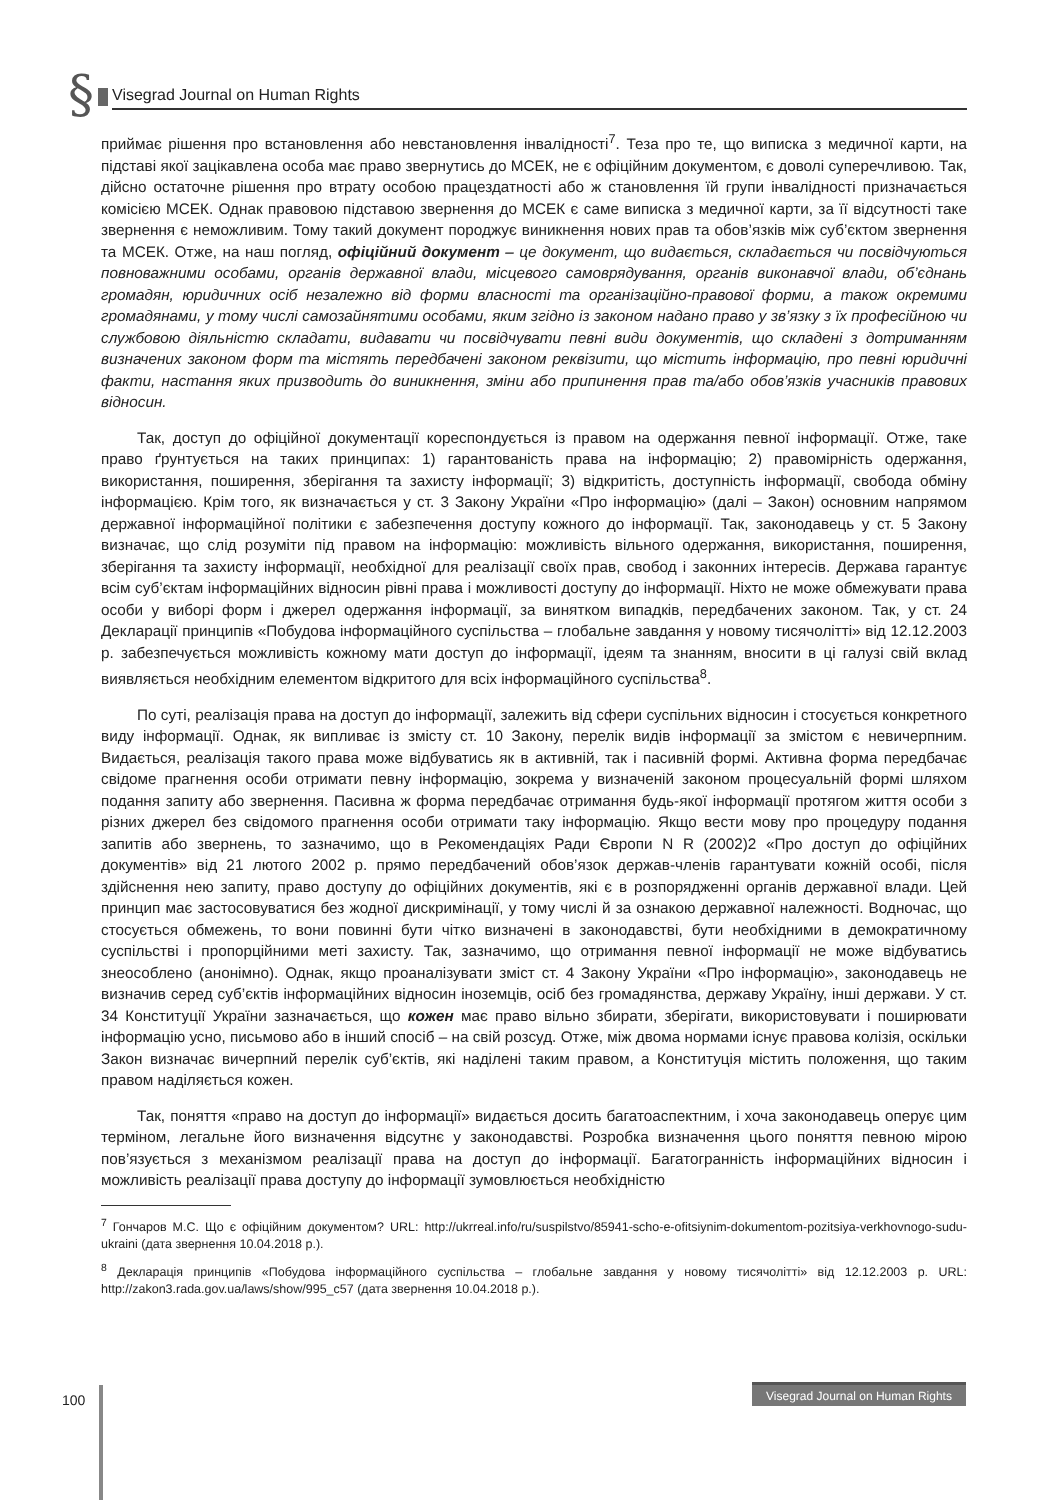§
Visegrad Journal on Human Rights
приймає рішення про встановлення або невстановлення інвалідності<sup>7</sup>. Теза про те, що виписка з медичної карти, на підставі якої зацікавлена особа має право звернутись до МСЕК, не є офіційним документом, є доволі суперечливою. Так, дійсно остаточне рішення про втрату особою працездатності або ж становлення їй групи інвалідності призначається комісією МСЕК. Однак правовою підставою звернення до МСЕК є саме виписка з медичної карти, за її відсутності таке звернення є неможливим. Тому такий документ породжує виникнення нових прав та обов’язків між суб’єктом звернення та МСЕК. Отже, на наш погляд, офіційний документ – це документ, що видається, складається чи посвідчуються повноважними особами, органів державної влади, місцевого самоврядування, органів виконавчої влади, об’єднань громадян, юридичних осіб незалежно від форми власності та організаційно-правової форми, а також окремими громадянами, у тому числі самозайнятими особами, яким згідно із законом надано право у зв’язку з їх професійною чи службовою діяльністю складати, видавати чи посвідчувати певні види документів, що складені з дотриманням визначених законом форм та містять передбачені законом реквізити, що містить інформацію, про певні юридичні факти, настання яких призводить до виникнення, зміни або припинення прав та/або обов’язків учасників правових відносин.
Так, доступ до офіційної документації кореспондується із правом на одержання певної інформації. Отже, таке право ґрунтується на таких принципах: 1) гарантованість права на інформацію; 2) правомірність одержання, використання, поширення, зберігання та захисту інформації; 3) відкритість, доступність інформації, свобода обміну інформацією. Крім того, як визначається у ст. 3 Закону України «Про інформацію» (далі – Закон) основним напрямом державної інформаційної політики є забезпечення доступу кожного до інформації. Так, законодавець у ст. 5 Закону визначає, що слід розуміти під правом на інформацію: можливість вільного одержання, використання, поширення, зберігання та захисту інформації, необхідної для реалізації своїх прав, свобод і законних інтересів. Держава гарантує всім суб’єктам інформаційних відносин рівні права і можливості доступу до інформації. Ніхто не може обмежувати права особи у виборі форм і джерел одержання інформації, за винятком випадків, передбачених законом. Так, у ст. 24 Декларації принципів «Побудова інформаційного суспільства – глобальне завдання у новому тисячолітті» від 12.12.2003 р. забезпечується можливість кожному мати доступ до інформації, ідеям та знанням, вносити в ці галузі свій вклад виявляється необхідним елементом відкритого для всіх інформаційного суспільства<sup>8</sup>.
По суті, реалізація права на доступ до інформації, залежить від сфери суспільних відносин і стосується конкретного виду інформації. Однак, як випливає із змісту ст. 10 Закону, перелік видів інформації за змістом є невичерпним. Видається, реалізація такого права може відбуватись як в активній, так і пасивній формі. Активна форма передбачає свідоме прагнення особи отримати певну інформацію, зокрема у визначеній законом процесуальній формі шляхом подання запиту або звернення. Пасивна ж форма передбачає отримання будь-якої інформації протягом життя особи з різних джерел без свідомого прагнення особи отримати таку інформацію. Якщо вести мову про процедуру подання запитів або звернень, то зазначимо, що в Рекомендаціях Ради Європи N R (2002)2 «Про доступ до офіційних документів» від 21 лютого 2002 р. прямо передбачений обов’язок держав-членів гарантувати кожній особі, після здійснення нею запиту, право доступу до офіційних документів, які є в розпорядженні органів державної влади. Цей принцип має застосовуватися без жодної дискримінації, у тому числі й за ознакою державної належності. Водночас, що стосується обмежень, то вони повинні бути чітко визначені в законодавстві, бути необхідними в демократичному суспільстві і пропорційними меті захисту. Так, зазначимо, що отримання певної інформації не може відбуватись знеособлено (анонімно). Однак, якщо проаналізувати зміст ст. 4 Закону України «Про інформацію», законодавець не визначив серед суб’єктів інформаційних відносин іноземців, осіб без громадянства, державу Україну, інші держави. У ст. 34 Конституції України зазначається, що кожен має право вільно збирати, зберігати, використовувати і поширювати інформацію усно, письмово або в інший спосіб – на свій розсуд. Отже, між двома нормами існує правова колізія, оскільки Закон визначає вичерпний перелік суб’єктів, які наділені таким правом, а Конституція містить положення, що таким правом наділяється кожен.
Так, поняття «право на доступ до інформації» видається досить багатоаспектним, і хоча законодавець оперує цим терміном, легальне його визначення відсутнє у законодавстві. Розробка визначення цього поняття певною мірою пов’язується з механізмом реалізації права на доступ до інформації. Багатогранність інформаційних відносин і можливість реалізації права доступу до інформації зумовлюється необхідністю
<sup>7</sup> Гончаров М.С. Що є офіційним документом? URL: http://ukrreal.info/ru/suspilstvo/85941-scho-e-ofitsiynim-dokumentom-pozitsiya-verkhovnogo-sudu-ukraini (дата звернення 10.04.2018 р.).
<sup>8</sup> Декларація принципів «Побудова інформаційного суспільства – глобальне завдання у новому тисячолітті» від 12.12.2003 р. URL: http://zakon3.rada.gov.ua/laws/show/995_c57 (дата звернення 10.04.2018 р.).
100
Visegrad Journal on Human Rights